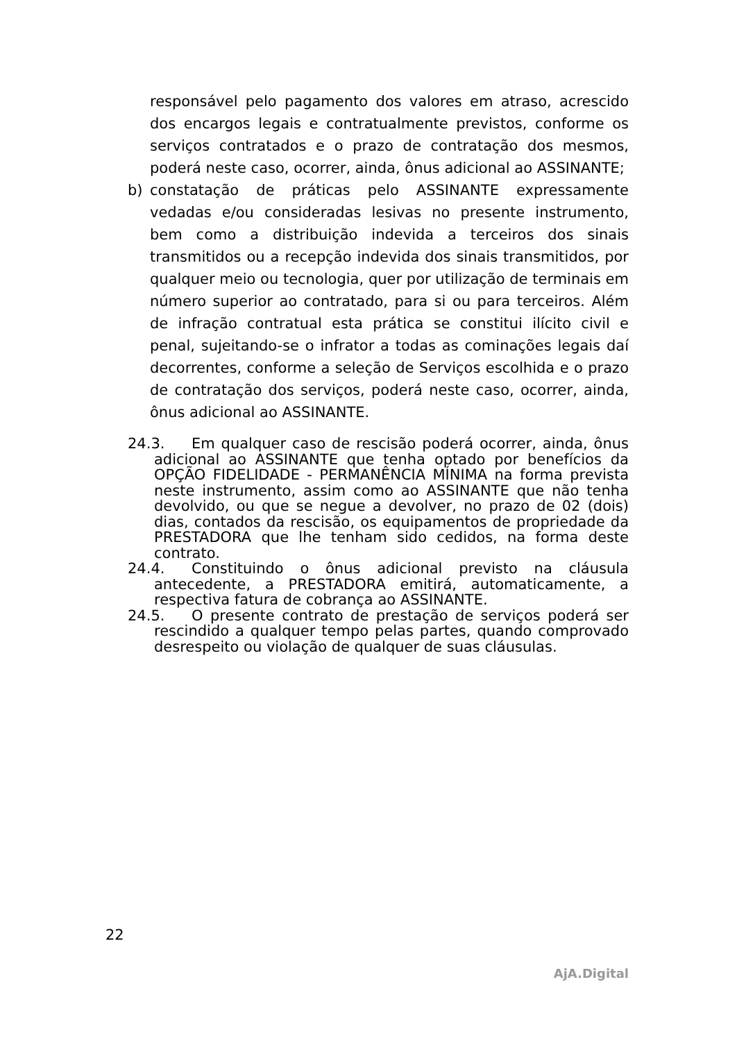responsável pelo pagamento dos valores em atraso, acrescido dos encargos legais e contratualmente previstos, conforme os serviços contratados e o prazo de contratação dos mesmos, poderá neste caso, ocorrer, ainda, ônus adicional ao ASSINANTE;
b) constatação de práticas pelo ASSINANTE expressamente vedadas e/ou consideradas lesivas no presente instrumento, bem como a distribuição indevida a terceiros dos sinais transmitidos ou a recepção indevida dos sinais transmitidos, por qualquer meio ou tecnologia, quer por utilização de terminais em número superior ao contratado, para si ou para terceiros. Além de infração contratual esta prática se constitui ilícito civil e penal, sujeitando-se o infrator a todas as cominações legais daí decorrentes, conforme a seleção de Serviços escolhida e o prazo de contratação dos serviços, poderá neste caso, ocorrer, ainda, ônus adicional ao ASSINANTE.
24.3. Em qualquer caso de rescisão poderá ocorrer, ainda, ônus adicional ao ASSINANTE que tenha optado por benefícios da OPÇÃO FIDELIDADE - PERMANÊNCIA MÍNIMA na forma prevista neste instrumento, assim como ao ASSINANTE que não tenha devolvido, ou que se negue a devolver, no prazo de 02 (dois) dias, contados da rescisão, os equipamentos de propriedade da PRESTADORA que lhe tenham sido cedidos, na forma deste contrato.
24.4. Constituindo o ônus adicional previsto na cláusula antecedente, a PRESTADORA emitirá, automaticamente, a respectiva fatura de cobrança ao ASSINANTE.
24.5. O presente contrato de prestação de serviços poderá ser rescindido a qualquer tempo pelas partes, quando comprovado desrespeito ou violação de qualquer de suas cláusulas.
22
AjA.Digital